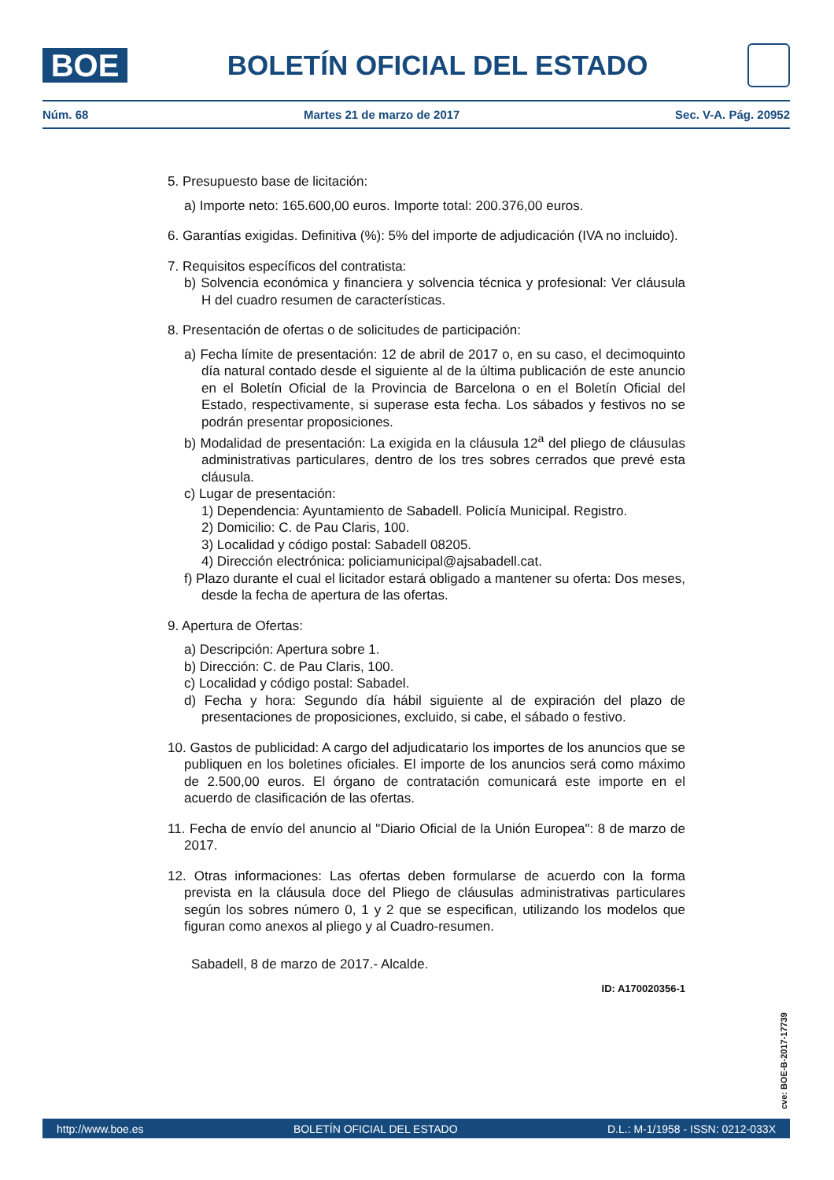BOE
BOLETÍN OFICIAL DEL ESTADO
Núm. 68 Martes 21 de marzo de 2017 Sec. V-A. Pág. 20952
5. Presupuesto base de licitación:
a) Importe neto: 165.600,00 euros. Importe total: 200.376,00 euros.
6. Garantías exigidas. Definitiva (%): 5% del importe de adjudicación (IVA no incluido).
7. Requisitos específicos del contratista:
b) Solvencia económica y financiera y solvencia técnica y profesional: Ver cláusula H del cuadro resumen de características.
8. Presentación de ofertas o de solicitudes de participación:
a) Fecha límite de presentación: 12 de abril de 2017 o, en su caso, el decimoquinto día natural contado desde el siguiente al de la última publicación de este anuncio en el Boletín Oficial de la Provincia de Barcelona o en el Boletín Oficial del Estado, respectivamente, si superase esta fecha. Los sábados y festivos no se podrán presentar proposiciones.
b) Modalidad de presentación: La exigida en la cláusula 12<sup>a</sup> del pliego de cláusulas administrativas particulares, dentro de los tres sobres cerrados que prevé esta cláusula.
c) Lugar de presentación:
1) Dependencia: Ayuntamiento de Sabadell. Policía Municipal. Registro.
2) Domicilio: C. de Pau Claris, 100.
3) Localidad y código postal: Sabadell 08205.
4) Dirección electrónica: policiamunicipal@ajsabadell.cat.
f) Plazo durante el cual el licitador estará obligado a mantener su oferta: Dos meses, desde la fecha de apertura de las ofertas.
9. Apertura de Ofertas:
a) Descripción: Apertura sobre 1.
b) Dirección: C. de Pau Claris, 100.
c) Localidad y código postal: Sabadel.
d) Fecha y hora: Segundo día hábil siguiente al de expiración del plazo de presentaciones de proposiciones, excluido, si cabe, el sábado o festivo.
10. Gastos de publicidad: A cargo del adjudicatario los importes de los anuncios que se publiquen en los boletines oficiales. El importe de los anuncios será como máximo de 2.500,00 euros. El órgano de contratación comunicará este importe en el acuerdo de clasificación de las ofertas.
11. Fecha de envío del anuncio al "Diario Oficial de la Unión Europea": 8 de marzo de 2017.
12. Otras informaciones: Las ofertas deben formularse de acuerdo con la forma prevista en la cláusula doce del Pliego de cláusulas administrativas particulares según los sobres número 0, 1 y 2 que se especifican, utilizando los modelos que figuran como anexos al pliego y al Cuadro-resumen.
Sabadell, 8 de marzo de 2017.- Alcalde.
ID: A170020356-1
cve: BOE-B-2017-17739
http://www.boe.es BOLETÍN OFICIAL DEL ESTADO D.L.: M-1/1958 - ISSN: 0212-033X